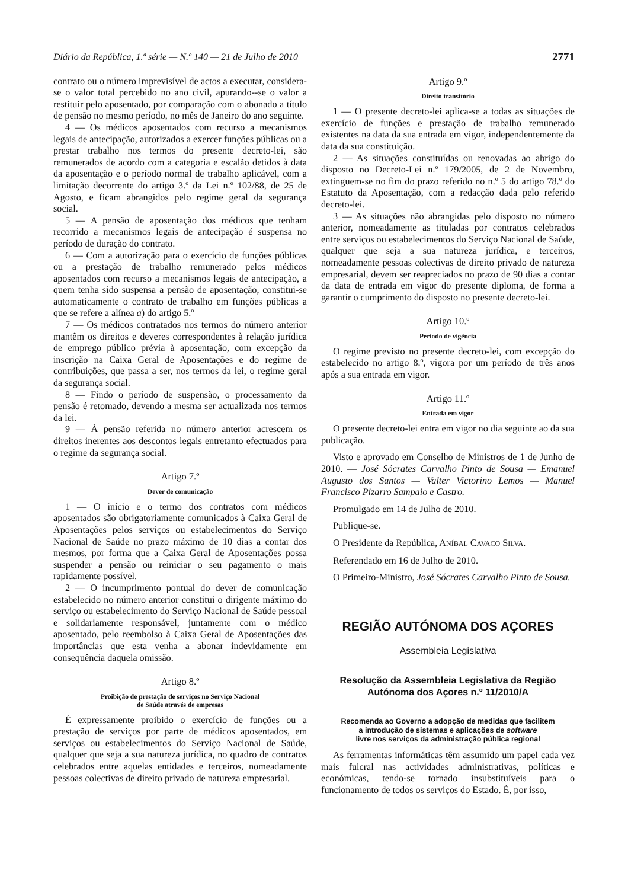Diário da República, 1.ª série — N.º 140 — 21 de Julho de 2010 2771
contrato ou o número imprevisível de actos a executar, considera-se o valor total percebido no ano civil, apurando--se o valor a restituir pelo aposentado, por comparação com o abonado a título de pensão no mesmo período, no mês de Janeiro do ano seguinte.
4 — Os médicos aposentados com recurso a mecanismos legais de antecipação, autorizados a exercer funções públicas ou a prestar trabalho nos termos do presente decreto-lei, são remunerados de acordo com a categoria e escalão detidos à data da aposentação e o período normal de trabalho aplicável, com a limitação decorrente do artigo 3.º da Lei n.º 102/88, de 25 de Agosto, e ficam abrangidos pelo regime geral da segurança social.
5 — A pensão de aposentação dos médicos que tenham recorrido a mecanismos legais de antecipação é suspensa no período de duração do contrato.
6 — Com a autorização para o exercício de funções públicas ou a prestação de trabalho remunerado pelos médicos aposentados com recurso a mecanismos legais de antecipação, a quem tenha sido suspensa a pensão de aposentação, constitui-se automaticamente o contrato de trabalho em funções públicas a que se refere a alínea a) do artigo 5.º
7 — Os médicos contratados nos termos do número anterior mantêm os direitos e deveres correspondentes à relação jurídica de emprego público prévia à aposentação, com excepção da inscrição na Caixa Geral de Aposentações e do regime de contribuições, que passa a ser, nos termos da lei, o regime geral da segurança social.
8 — Findo o período de suspensão, o processamento da pensão é retomado, devendo a mesma ser actualizada nos termos da lei.
9 — À pensão referida no número anterior acrescem os direitos inerentes aos descontos legais entretanto efectuados para o regime da segurança social.
Artigo 7.º
Dever de comunicação
1 — O início e o termo dos contratos com médicos aposentados são obrigatoriamente comunicados à Caixa Geral de Aposentações pelos serviços ou estabelecimentos do Serviço Nacional de Saúde no prazo máximo de 10 dias a contar dos mesmos, por forma que a Caixa Geral de Aposentações possa suspender a pensão ou reiniciar o seu pagamento o mais rapidamente possível.
2 — O incumprimento pontual do dever de comunicação estabelecido no número anterior constitui o dirigente máximo do serviço ou estabelecimento do Serviço Nacional de Saúde pessoal e solidariamente responsável, juntamente com o médico aposentado, pelo reembolso à Caixa Geral de Aposentações das importâncias que esta venha a abonar indevidamente em consequência daquela omissão.
Artigo 8.º
Proibição de prestação de serviços no Serviço Nacional
de Saúde através de empresas
É expressamente proibido o exercício de funções ou a prestação de serviços por parte de médicos aposentados, em serviços ou estabelecimentos do Serviço Nacional de Saúde, qualquer que seja a sua natureza jurídica, no quadro de contratos celebrados entre aquelas entidades e terceiros, nomeadamente pessoas colectivas de direito privado de natureza empresarial.
Artigo 9.º
Direito transitório
1 — O presente decreto-lei aplica-se a todas as situações de exercício de funções e prestação de trabalho remunerado existentes na data da sua entrada em vigor, independentemente da data da sua constituição.
2 — As situações constituídas ou renovadas ao abrigo do disposto no Decreto-Lei n.º 179/2005, de 2 de Novembro, extinguem-se no fim do prazo referido no n.º 5 do artigo 78.º do Estatuto da Aposentação, com a redacção dada pelo referido decreto-lei.
3 — As situações não abrangidas pelo disposto no número anterior, nomeadamente as tituladas por contratos celebrados entre serviços ou estabelecimentos do Serviço Nacional de Saúde, qualquer que seja a sua natureza jurídica, e terceiros, nomeadamente pessoas colectivas de direito privado de natureza empresarial, devem ser reapreciados no prazo de 90 dias a contar da data de entrada em vigor do presente diploma, de forma a garantir o cumprimento do disposto no presente decreto-lei.
Artigo 10.º
Período de vigência
O regime previsto no presente decreto-lei, com excepção do estabelecido no artigo 8.º, vigora por um período de três anos após a sua entrada em vigor.
Artigo 11.º
Entrada em vigor
O presente decreto-lei entra em vigor no dia seguinte ao da sua publicação.
Visto e aprovado em Conselho de Ministros de 1 de Junho de 2010. — José Sócrates Carvalho Pinto de Sousa — Emanuel Augusto dos Santos — Valter Victorino Lemos — Manuel Francisco Pizarro Sampaio e Castro.
Promulgado em 14 de Julho de 2010.
Publique-se.
O Presidente da República, ANÍBAL CAVACO SILVA.
Referendado em 16 de Julho de 2010.
O Primeiro-Ministro, José Sócrates Carvalho Pinto de Sousa.
REGIÃO AUTÓNOMA DOS AÇORES
Assembleia Legislativa
Resolução da Assembleia Legislativa da Região
Autónoma dos Açores n.º 11/2010/A
Recomenda ao Governo a adopção de medidas que facilitem
a introdução de sistemas e aplicações de software
livre nos serviços da administração pública regional
As ferramentas informáticas têm assumido um papel cada vez mais fulcral nas actividades administrativas, políticas e económicas, tendo-se tornado insubstituíveis para o funcionamento de todos os serviços do Estado. É, por isso,